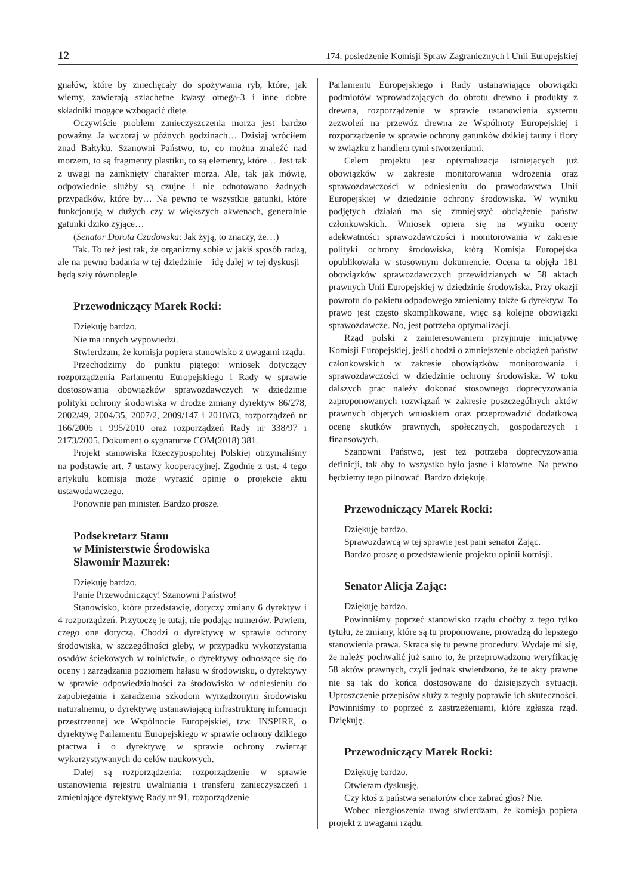12 174. posiedzenie Komisji Spraw Zagranicznych i Unii Europejskiej
gnałów, które by zniechęcały do spożywania ryb, które, jak wiemy, zawierają szlachetne kwasy omega-3 i inne dobre składniki mogące wzbogacić dietę.
Oczywiście problem zanieczyszczenia morza jest bardzo poważny. Ja wczoraj w późnych godzinach… Dzisiaj wróciłem znad Bałtyku. Szanowni Państwo, to, co można znaleźć nad morzem, to są fragmenty plastiku, to są elementy, które… Jest tak z uwagi na zamknięty charakter morza. Ale, tak jak mówię, odpowiednie służby są czujne i nie odnotowano żadnych przypadków, które by… Na pewno te wszystkie gatunki, które funkcjonują w dużych czy w większych akwenach, generalnie gatunki dziko żyjące…
(Senator Dorota Czudowska: Jak żyją, to znaczy, że…)
Tak. To też jest tak, że organizmy sobie w jakiś sposób radzą, ale na pewno badania w tej dziedzinie – idę dalej w tej dyskusji – będą szły równolegle.
Przewodniczący Marek Rocki:
Dziękuję bardzo.
Nie ma innych wypowiedzi.
Stwierdzam, że komisja popiera stanowisko z uwagami rządu.
Przechodzimy do punktu piątego: wniosek dotyczący rozporządzenia Parlamentu Europejskiego i Rady w sprawie dostosowania obowiązków sprawozdawczych w dziedzinie polityki ochrony środowiska w drodze zmiany dyrektyw 86/278, 2002/49, 2004/35, 2007/2, 2009/147 i 2010/63, rozporządzeń nr 166/2006 i 995/2010 oraz rozporządzeń Rady nr 338/97 i 2173/2005. Dokument o sygnaturze COM(2018) 381.
Projekt stanowiska Rzeczypospolitej Polskiej otrzymaliśmy na podstawie art. 7 ustawy kooperacyjnej. Zgodnie z ust. 4 tego artykułu komisja może wyrazić opinię o projekcie aktu ustawodawczego.
Ponownie pan minister. Bardzo proszę.
Podsekretarz Stanu
w Ministerstwie Środowiska
Sławomir Mazurek:
Dziękuję bardzo.
Panie Przewodniczący! Szanowni Państwo!
Stanowisko, które przedstawię, dotyczy zmiany 6 dyrektyw i 4 rozporządzeń. Przytoczę je tutaj, nie podając numerów. Powiem, czego one dotyczą. Chodzi o dyrektywę w sprawie ochrony środowiska, w szczególności gleby, w przypadku wykorzystania osadów ściekowych w rolnictwie, o dyrektywy odnoszące się do oceny i zarządzania poziomem hałasu w środowisku, o dyrektywy w sprawie odpowiedzialności za środowisko w odniesieniu do zapobiegania i zaradzenia szkodom wyrządzonym środowisku naturalnemu, o dyrektywę ustanawiającą infrastrukturę informacji przestrzennej we Wspólnocie Europejskiej, tzw. INSPIRE, o dyrektywę Parlamentu Europejskiego w sprawie ochrony dzikiego ptactwa i o dyrektywę w sprawie ochrony zwierząt wykorzystywanych do celów naukowych.
Dalej są rozporządzenia: rozporządzenie w sprawie ustanowienia rejestru uwalniania i transferu zanieczyszczeń i zmieniające dyrektywę Rady nr 91, rozporządzenie
Parlamentu Europejskiego i Rady ustanawiające obowiązki podmiotów wprowadzających do obrotu drewno i produkty z drewna, rozporządzenie w sprawie ustanowienia systemu zezwoleń na przewóz drewna ze Wspólnoty Europejskiej i rozporządzenie w sprawie ochrony gatunków dzikiej fauny i flory w związku z handlem tymi stworzeniami.
Celem projektu jest optymalizacja istniejących już obowiązków w zakresie monitorowania wdrożenia oraz sprawozdawczości w odniesieniu do prawodawstwa Unii Europejskiej w dziedzinie ochrony środowiska. W wyniku podjętych działań ma się zmniejszyć obciążenie państw członkowskich. Wniosek opiera się na wyniku oceny adekwatności sprawozdawczości i monitorowania w zakresie polityki ochrony środowiska, którą Komisja Europejska opublikowała w stosownym dokumencie. Ocena ta objęła 181 obowiązków sprawozdawczych przewidzianych w 58 aktach prawnych Unii Europejskiej w dziedzinie środowiska. Przy okazji powrotu do pakietu odpadowego zmieniamy także 6 dyrektyw. To prawo jest często skomplikowane, więc są kolejne obowiązki sprawozdawcze. No, jest potrzeba optymalizacji.
Rząd polski z zainteresowaniem przyjmuje inicjatywę Komisji Europejskiej, jeśli chodzi o zmniejszenie obciążeń państw członkowskich w zakresie obowiązków monitorowania i sprawozdawczości w dziedzinie ochrony środowiska. W toku dalszych prac należy dokonać stosownego doprecyzowania zaproponowanych rozwiązań w zakresie poszczególnych aktów prawnych objętych wnioskiem oraz przeprowadzić dodatkową ocenę skutków prawnych, społecznych, gospodarczych i finansowych.
Szanowni Państwo, jest też potrzeba doprecyzowania definicji, tak aby to wszystko było jasne i klarowne. Na pewno będziemy tego pilnować. Bardzo dziękuję.
Przewodniczący Marek Rocki:
Dziękuję bardzo.
Sprawozdawcą w tej sprawie jest pani senator Zając.
Bardzo proszę o przedstawienie projektu opinii komisji.
Senator Alicja Zając:
Dziękuję bardzo.
Powinniśmy poprzeć stanowisko rządu choćby z tego tylko tytułu, że zmiany, które są tu proponowane, prowadzą do lepszego stanowienia prawa. Skraca się tu pewne procedury. Wydaje mi się, że należy pochwalić już samo to, że przeprowadzono weryfikację 58 aktów prawnych, czyli jednak stwierdzono, że te akty prawne nie są tak do końca dostosowane do dzisiejszych sytuacji. Uproszczenie przepisów służy z reguły poprawie ich skuteczności. Powinniśmy to poprzeć z zastrzeżeniami, które zgłasza rząd. Dziękuję.
Przewodniczący Marek Rocki:
Dziękuję bardzo.
Otwieram dyskusję.
Czy ktoś z państwa senatorów chce zabrać głos? Nie.
Wobec niezgłoszenia uwag stwierdzam, że komisja popiera projekt z uwagami rządu.